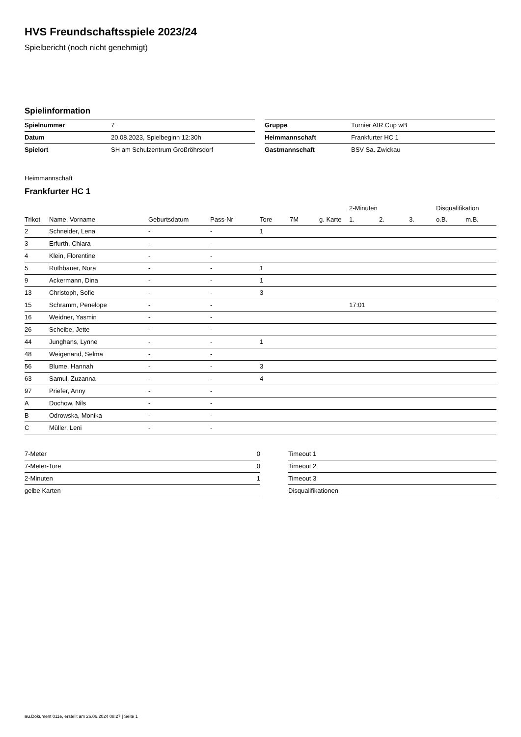HVS Freundschaftsspiele 2023/24
Spielbericht (noch nicht genehmigt)
Spielinformation
| Spielnummer | 7 |
| Datum | 20.08.2023, Spielbeginn 12:30h |
| Spielort | SH am Schulzentrum Großröhrsdorf |
| Gruppe | Turnier AIR Cup wB |
| Heimmannschaft | Frankfurter HC 1 |
| Gastmannschaft | BSV Sa. Zwickau |
Heimmannschaft
Frankfurter HC 1
| | | | | | | | | 2-Minuten | | | Disqualifikation | |
| --- | --- | --- | --- | --- | --- | --- | --- | --- | --- | --- | --- | --- |
| Trikot | Name, Vorname | Geburtsdatum | Pass-Nr | Tore | 7M | g. Karte | | 1. | 2. | 3. | o.B. | m.B. |
| 2 | Schneider, Lena | - | - | 1 | | | | | | | | |
| 3 | Erfurth, Chiara | - | - | | | | | | | | | |
| 4 | Klein, Florentine | - | - | | | | | | | | | |
| 5 | Rothbauer, Nora | - | - | 1 | | | | | | | | |
| 9 | Ackermann, Dina | - | - | 1 | | | | | | | | |
| 13 | Christoph, Sofie | - | - | 3 | | | | | | | | |
| 15 | Schramm, Penelope | - | - | | | | | 17:01 | | | | |
| 16 | Weidner, Yasmin | - | - | | | | | | | | | |
| 26 | Scheibe, Jette | - | - | | | | | | | | | |
| 44 | Junghans, Lynne | - | - | 1 | | | | | | | | |
| 48 | Weigenand, Selma | - | - | | | | | | | | | |
| 56 | Blume, Hannah | - | - | 3 | | | | | | | | |
| 63 | Samul, Zuzanna | - | - | 4 | | | | | | | | |
| 97 | Priefer, Anny | - | - | | | | | | | | | |
| A | Dochow, Nils | - | - | | | | | | | | | |
| B | Odrowska, Monika | - | - | | | | | | | | | |
| C | Müller, Leni | - | - | | | | | | | | | |
| 7-Meter | 0 |
| 7-Meter-Tore | 0 |
| 2-Minuten | 1 |
| gelbe Karten | |
| Timeout 1 |
| Timeout 2 |
| Timeout 3 |
| Disqualifikationen |
nu.Dokument 011e, erstellt am 26.06.2024 08:27 | Seite 1